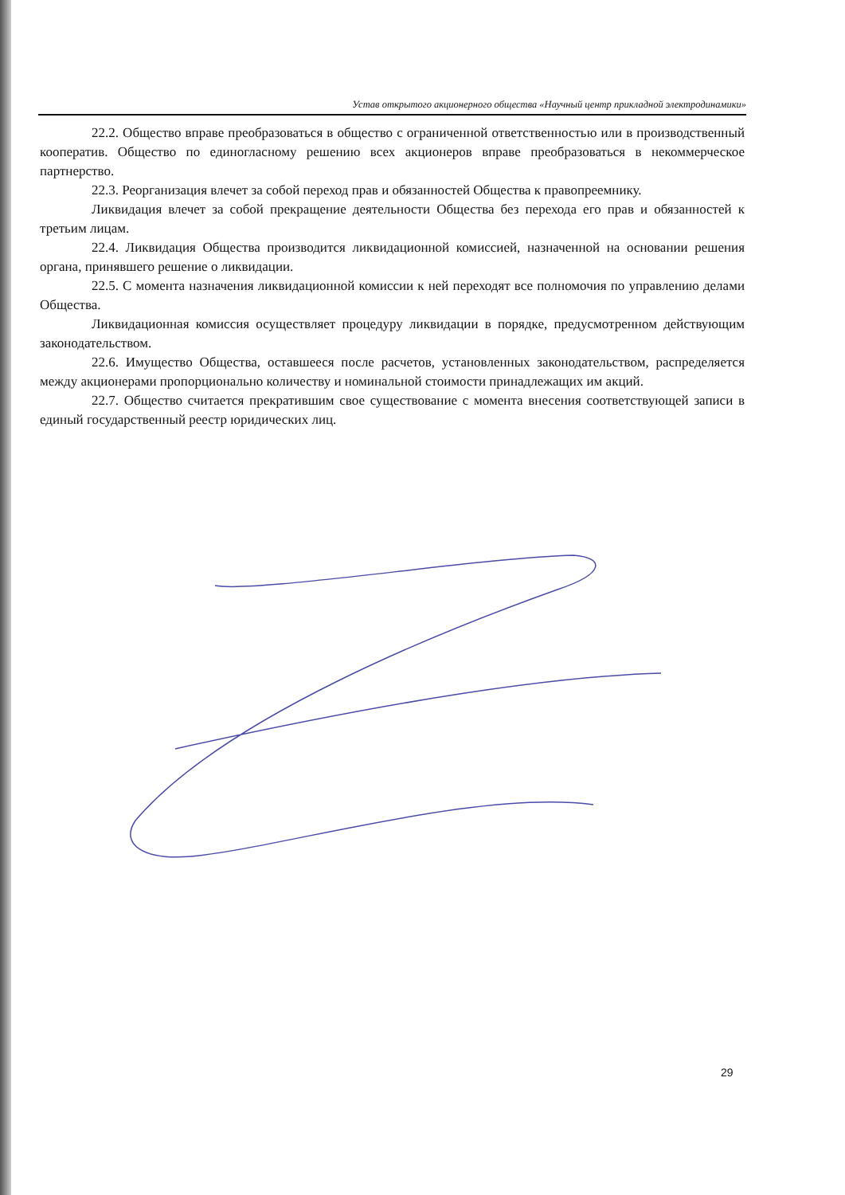Устав открытого акционерного общества «Научный центр прикладной электродинамики»
22.2. Общество вправе преобразоваться в общество с ограниченной ответственностью или в производственный кооператив. Общество по единогласному решению всех акционеров вправе преобразоваться в некоммерческое партнерство.
22.3. Реорганизация влечет за собой переход прав и обязанностей Общества к правопреемнику.
Ликвидация влечет за собой прекращение деятельности Общества без перехода его прав и обязанностей к третьим лицам.
22.4. Ликвидация Общества производится ликвидационной комиссией, назначенной на основании решения органа, принявшего решение о ликвидации.
22.5. С момента назначения ликвидационной комиссии к ней переходят все полномочия по управлению делами Общества.
Ликвидационная комиссия осуществляет процедуру ликвидации в порядке, предусмотренном действующим законодательством.
22.6. Имущество Общества, оставшееся после расчетов, установленных законодательством, распределяется между акционерами пропорционально количеству и номинальной стоимости принадлежащих им акций.
22.7. Общество считается прекратившим свое существование с момента внесения соответствующей записи в единый государственный реестр юридических лиц.
29